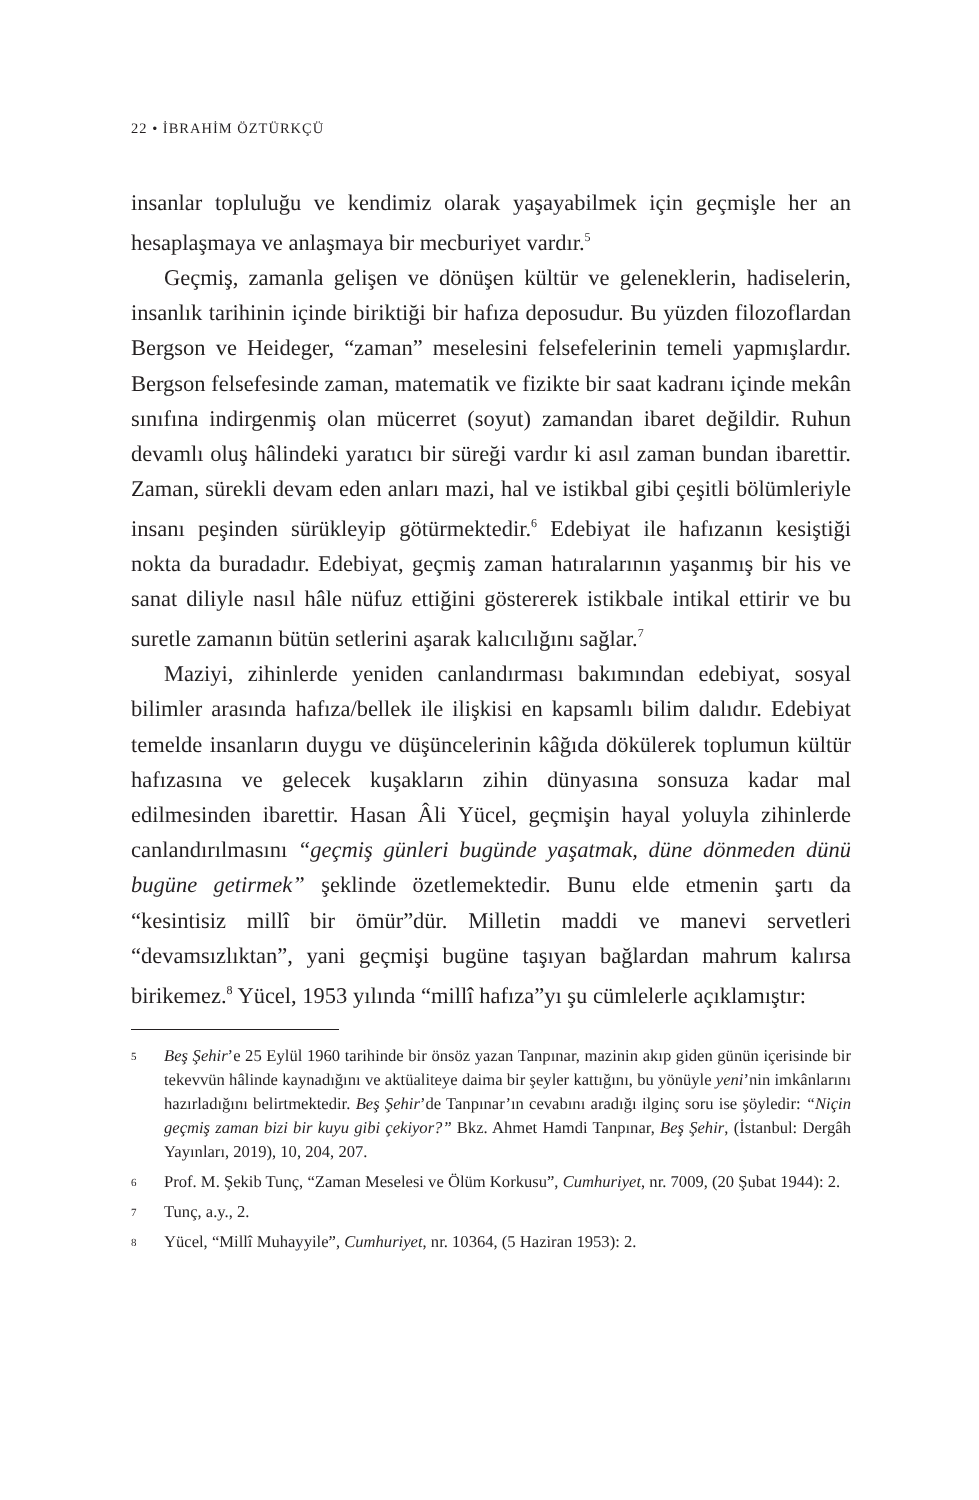22 • İBRAHİM ÖZTÜRKÇÜ
insanlar topluluğu ve kendimiz olarak yaşayabilmek için geçmişle her an hesaplaşmaya ve anlaşmaya bir mecburiyet vardır.<sup>5</sup>
Geçmiş, zamanla gelişen ve dönüşen kültür ve geleneklerin, hadiselerin, insanlık tarihinin içinde biriktiği bir hafıza deposudur. Bu yüzden filozoflardan Bergson ve Heideger, “zaman” meselesini felsefelerinin temeli yapmışlardır. Bergson felsefesinde zaman, matematik ve fizikte bir saat kadranı içinde mekân sınıfına indirgenmiş olan mücerret (soyut) zamandan ibaret değildir. Ruhun devamlı oluş hâlindeki yaratıcı bir süreği vardır ki asıl zaman bundan ibarettir. Zaman, sürekli devam eden anları mazi, hal ve istikbal gibi çeşitli bölümleriyle insanı peşinden sürükleyip götürmektedir.<sup>6</sup> Edebiyat ile hafızanın kesiştiği nokta da buradadır. Edebiyat, geçmiş zaman hatıralarının yaşanmış bir his ve sanat diliyle nasıl hâle nüfuz ettiğini göstererek istikbale intikal ettirir ve bu suretle zamanın bütün setlerini aşarak kalıcılığını sağlar.<sup>7</sup>
Maziyi, zihinlerde yeniden canlandırması bakımından edebiyat, sosyal bilimler arasında hafıza/bellek ile ilişkisi en kapsamlı bilim dalıdır. Edebiyat temelde insanların duygu ve düşüncelerinin kâğıda dökülerek toplumun kültür hafızasına ve gelecek kuşakların zihin dünyasına sonsuza kadar mal edilmesinden ibarettir. Hasan Âli Yücel, geçmişin hayal yoluyla zihinlerde canlandırılmasını “geçmiş günleri bugünde yaşatmak, düne dönmeden dünü bugüne getirmek” şeklinde özetlemektedir. Bunu elde etmenin şartı da “kesintisiz millî bir ömür”dür. Milletin maddi ve manevi servetleri “devamsızlıktan”, yani geçmişi bugüne taşıyan bağlardan mahrum kalırsa birikemez.<sup>8</sup> Yücel, 1953 yılında “millî hafıza”yı şu cümlelerle açıklamıştır:
5 Beş Şehir’e 25 Eylül 1960 tarihinde bir önsöz yazan Tanpınar, mazinin akıp giden günün içerisinde bir tekevvün hâlinde kaynadığını ve aktüaliteye daima bir şeyler kattığını, bu yönüyle yeni’nin imkânlarını hazırladığını belirtmektedir. Beş Şehir’de Tanpınar’ın cevabını aradığı ilginç soru ise şöyledir: “Niçin geçmiş zaman bizi bir kuyu gibi çekiyor?” Bkz. Ahmet Hamdi Tanpınar, Beş Şehir, (İstanbul: Dergâh Yayınları, 2019), 10, 204, 207.
6 Prof. M. Şekib Tunç, “Zaman Meselesi ve Ölüm Korkusu”, Cumhuriyet, nr. 7009, (20 Şubat 1944): 2.
7 Tunç, a.y., 2.
8 Yücel, “Millî Muhayyile”, Cumhuriyet, nr. 10364, (5 Haziran 1953): 2.